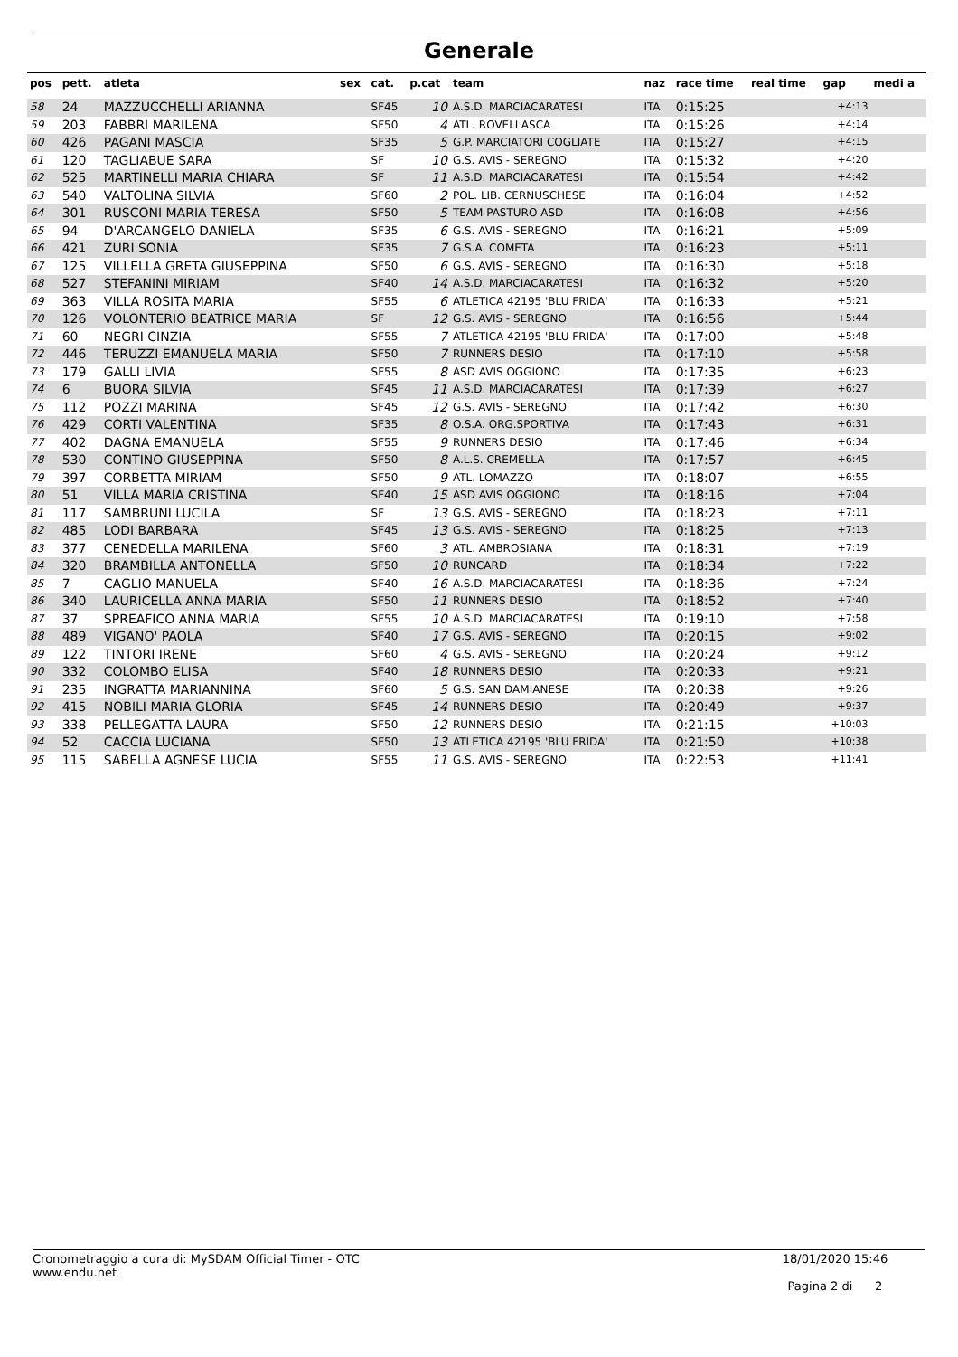Generale
| pos | pett. | atleta | sex | cat. | p.cat | team | naz | race time | real time | gap | medi a |
| --- | --- | --- | --- | --- | --- | --- | --- | --- | --- | --- | --- |
| 58 | 24 | MAZZUCCHELLI ARIANNA | | SF45 | 10 | A.S.D. MARCIACARATESI | ITA | 0:15:25 | | +4:13 | |
| 59 | 203 | FABBRI MARILENA | | SF50 | 4 | ATL. ROVELLASCA | ITA | 0:15:26 | | +4:14 | |
| 60 | 426 | PAGANI MASCIA | | SF35 | 5 | G.P. MARCIATORI COGLIATE | ITA | 0:15:27 | | +4:15 | |
| 61 | 120 | TAGLIABUE SARA | | SF | 10 | G.S. AVIS - SEREGNO | ITA | 0:15:32 | | +4:20 | |
| 62 | 525 | MARTINELLI MARIA CHIARA | | SF | 11 | A.S.D. MARCIACARATESI | ITA | 0:15:54 | | +4:42 | |
| 63 | 540 | VALTOLINA SILVIA | | SF60 | 2 | POL. LIB. CERNUSCHESE | ITA | 0:16:04 | | +4:52 | |
| 64 | 301 | RUSCONI MARIA TERESA | | SF50 | 5 | TEAM PASTURO ASD | ITA | 0:16:08 | | +4:56 | |
| 65 | 94 | D'ARCANGELO DANIELA | | SF35 | 6 | G.S. AVIS - SEREGNO | ITA | 0:16:21 | | +5:09 | |
| 66 | 421 | ZURI SONIA | | SF35 | 7 | G.S.A. COMETA | ITA | 0:16:23 | | +5:11 | |
| 67 | 125 | VILLELLA GRETA GIUSEPPINA | | SF50 | 6 | G.S. AVIS - SEREGNO | ITA | 0:16:30 | | +5:18 | |
| 68 | 527 | STEFANINI MIRIAM | | SF40 | 14 | A.S.D. MARCIACARATESI | ITA | 0:16:32 | | +5:20 | |
| 69 | 363 | VILLA ROSITA MARIA | | SF55 | 6 | ATLETICA 42195 'BLU FRIDA' | ITA | 0:16:33 | | +5:21 | |
| 70 | 126 | VOLONTERIO BEATRICE MARIA | | SF | 12 | G.S. AVIS - SEREGNO | ITA | 0:16:56 | | +5:44 | |
| 71 | 60 | NEGRI CINZIA | | SF55 | 7 | ATLETICA 42195 'BLU FRIDA' | ITA | 0:17:00 | | +5:48 | |
| 72 | 446 | TERUZZI EMANUELA MARIA | | SF50 | 7 | RUNNERS DESIO | ITA | 0:17:10 | | +5:58 | |
| 73 | 179 | GALLI LIVIA | | SF55 | 8 | ASD AVIS OGGIONO | ITA | 0:17:35 | | +6:23 | |
| 74 | 6 | BUORA SILVIA | | SF45 | 11 | A.S.D. MARCIACARATESI | ITA | 0:17:39 | | +6:27 | |
| 75 | 112 | POZZI MARINA | | SF45 | 12 | G.S. AVIS - SEREGNO | ITA | 0:17:42 | | +6:30 | |
| 76 | 429 | CORTI VALENTINA | | SF35 | 8 | O.S.A. ORG.SPORTIVA | ITA | 0:17:43 | | +6:31 | |
| 77 | 402 | DAGNA EMANUELA | | SF55 | 9 | RUNNERS DESIO | ITA | 0:17:46 | | +6:34 | |
| 78 | 530 | CONTINO GIUSEPPINA | | SF50 | 8 | A.L.S. CREMELLA | ITA | 0:17:57 | | +6:45 | |
| 79 | 397 | CORBETTA MIRIAM | | SF50 | 9 | ATL. LOMAZZO | ITA | 0:18:07 | | +6:55 | |
| 80 | 51 | VILLA MARIA CRISTINA | | SF40 | 15 | ASD AVIS OGGIONO | ITA | 0:18:16 | | +7:04 | |
| 81 | 117 | SAMBRUNI LUCILA | | SF | 13 | G.S. AVIS - SEREGNO | ITA | 0:18:23 | | +7:11 | |
| 82 | 485 | LODI BARBARA | | SF45 | 13 | G.S. AVIS - SEREGNO | ITA | 0:18:25 | | +7:13 | |
| 83 | 377 | CENEDELLA MARILENA | | SF60 | 3 | ATL. AMBROSIANA | ITA | 0:18:31 | | +7:19 | |
| 84 | 320 | BRAMBILLA ANTONELLA | | SF50 | 10 | RUNCARD | ITA | 0:18:34 | | +7:22 | |
| 85 | 7 | CAGLIO MANUELA | | SF40 | 16 | A.S.D. MARCIACARATESI | ITA | 0:18:36 | | +7:24 | |
| 86 | 340 | LAURICELLA ANNA MARIA | | SF50 | 11 | RUNNERS DESIO | ITA | 0:18:52 | | +7:40 | |
| 87 | 37 | SPREAFICO ANNA MARIA | | SF55 | 10 | A.S.D. MARCIACARATESI | ITA | 0:19:10 | | +7:58 | |
| 88 | 489 | VIGANO' PAOLA | | SF40 | 17 | G.S. AVIS - SEREGNO | ITA | 0:20:15 | | +9:02 | |
| 89 | 122 | TINTORI IRENE | | SF60 | 4 | G.S. AVIS - SEREGNO | ITA | 0:20:24 | | +9:12 | |
| 90 | 332 | COLOMBO ELISA | | SF40 | 18 | RUNNERS DESIO | ITA | 0:20:33 | | +9:21 | |
| 91 | 235 | INGRATTA MARIANNINA | | SF60 | 5 | G.S. SAN DAMIANESE | ITA | 0:20:38 | | +9:26 | |
| 92 | 415 | NOBILI MARIA GLORIA | | SF45 | 14 | RUNNERS DESIO | ITA | 0:20:49 | | +9:37 | |
| 93 | 338 | PELLEGATTA LAURA | | SF50 | 12 | RUNNERS DESIO | ITA | 0:21:15 | | +10:03 | |
| 94 | 52 | CACCIA LUCIANA | | SF50 | 13 | ATLETICA 42195 'BLU FRIDA' | ITA | 0:21:50 | | +10:38 | |
| 95 | 115 | SABELLA AGNESE LUCIA | | SF55 | 11 | G.S. AVIS - SEREGNO | ITA | 0:22:53 | | +11:41 | |
Cronometraggio a cura di: MySDAM Official Timer - OTC
www.endu.net
18/01/2020 15:46
Pagina 2 di 2